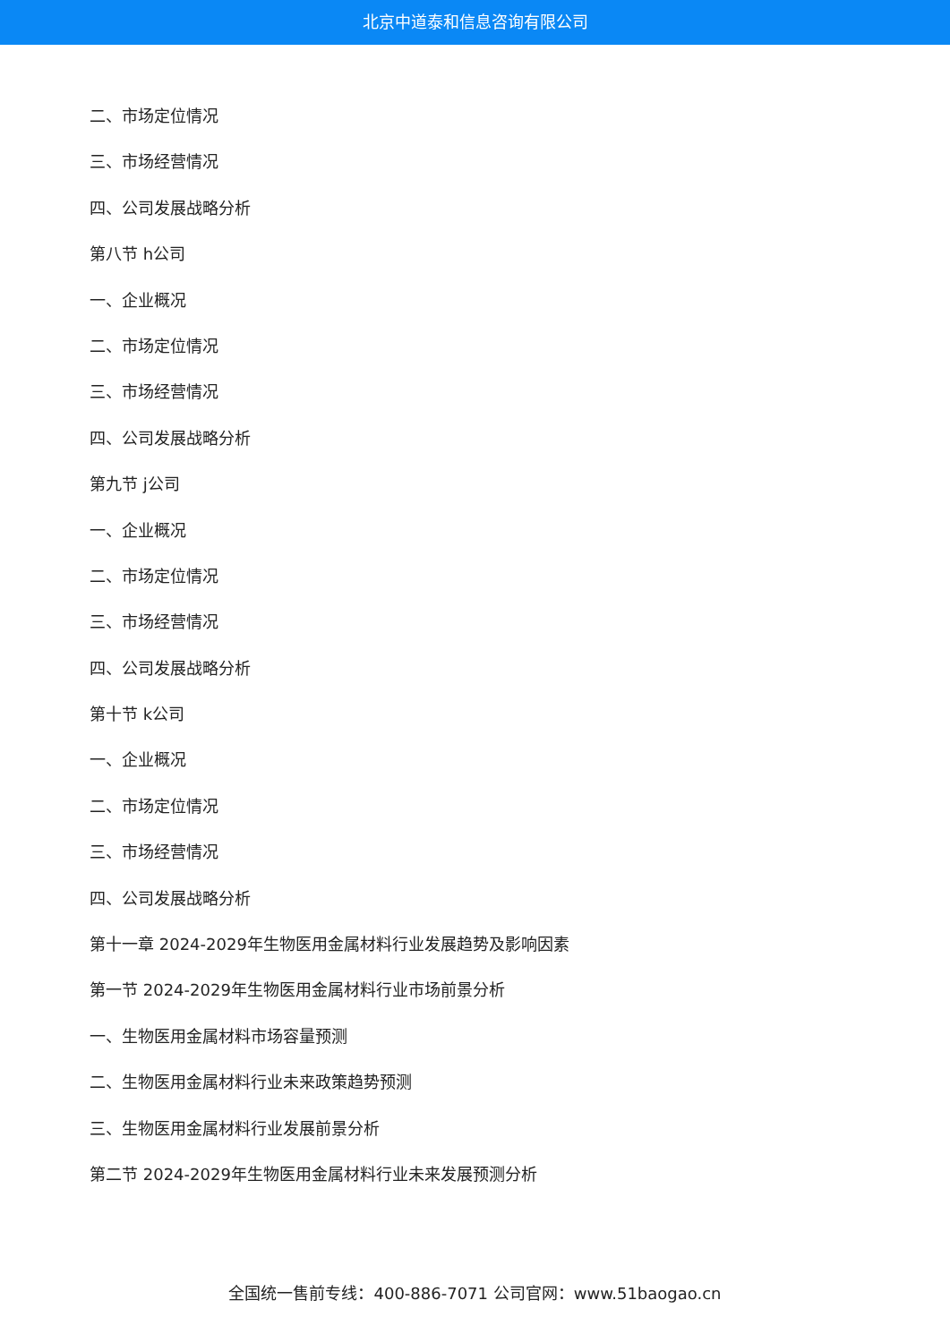北京中道泰和信息咨询有限公司
二、市场定位情况
三、市场经营情况
四、公司发展战略分析
第八节 h公司
一、企业概况
二、市场定位情况
三、市场经营情况
四、公司发展战略分析
第九节 j公司
一、企业概况
二、市场定位情况
三、市场经营情况
四、公司发展战略分析
第十节 k公司
一、企业概况
二、市场定位情况
三、市场经营情况
四、公司发展战略分析
第十一章 2024-2029年生物医用金属材料行业发展趋势及影响因素
第一节 2024-2029年生物医用金属材料行业市场前景分析
一、生物医用金属材料市场容量预测
二、生物医用金属材料行业未来政策趋势预测
三、生物医用金属材料行业发展前景分析
第二节 2024-2029年生物医用金属材料行业未来发展预测分析
全国统一售前专线：400-886-7071 公司官网：www.51baogao.cn